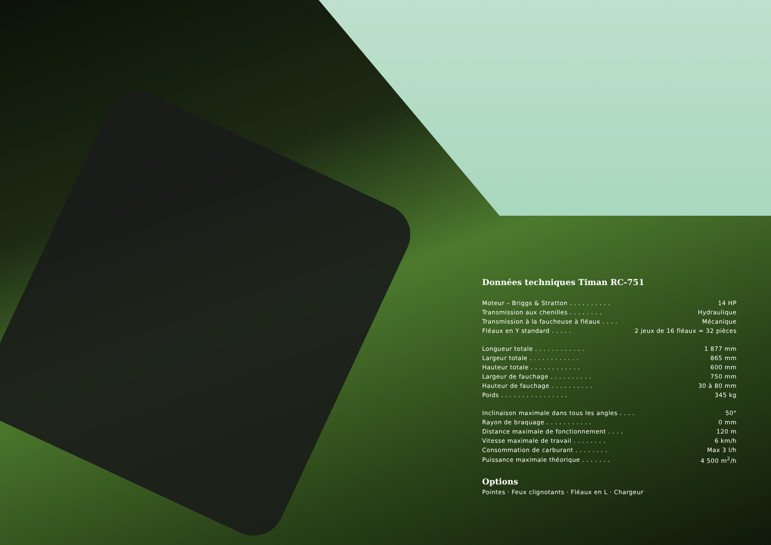Données techniques Timan RC-751
| Moteur – Briggs & Stratton . . . . . . . . . . | 14 HP |
| Transmission aux chenilles . . . . . . . . | Hydraulique |
| Transmission à la faucheuse à fléaux . . . . | Mécanique |
| Fléaux en Y standard . . . . . | 2 jeux de 16 fléaux = 32 pièces |
| Longueur totale . . . . . . . . . . . . | 1 877 mm |
| Largeur totale . . . . . . . . . . . . | 865 mm |
| Hauteur totale . . . . . . . . . . . . | 600 mm |
| Largeur de fauchage . . . . . . . . . . | 750 mm |
| Hauteur de fauchage . . . . . . . . . . | 30 à 80 mm |
| Poids . . . . . . . . . . . . . . . . | 345 kg |
| Inclinaison maximale dans tous les angles . . . . | 50° |
| Rayon de braquage . . . . . . . . . . . | 0 mm |
| Distance maximale de fonctionnement . . . . | 120 m |
| Vitesse maximale de travail . . . . . . . . | 6 km/h |
| Consommation de carburant . . . . . . . . | Max 3 l/h |
| Puissance maximale théorique . . . . . . . | 4 500 m<sup>2</sup>/h |
Options
Pointes · Feux clignotants · Fléaux en L · Chargeur